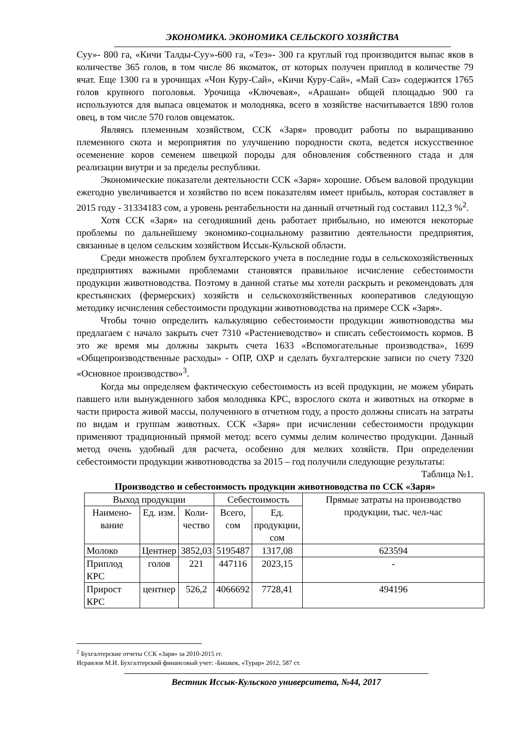ЭКОНОМИКА. ЭКОНОМИКА СЕЛЬСКОГО ХОЗЯЙСТВА
Суу»- 800 га, «Кичи Талды-Суу»-600 га, «Тез»- 300 га круглый год производится выпас яков в количестве 365 голов, в том числе 86 якоматок, от которых получен приплод в количестве 79 ячат. Еще 1300 га в урочищах «Чон Куру-Сай», «Кичи Куру-Сай», «Май Саз» содержится 1765 голов крупного поголовья. Урочища «Ключевая», «Арашан» общей площадью 900 га используются для выпаса овцематок и молодняка, всего в хозяйстве насчитывается 1890 голов овец, в том числе 570 голов овцематок.
Являясь племенным хозяйством, ССК «Заря» проводит работы по выращиванию племенного скота и мероприятия по улучшению породности скота, ведется искусственное осеменение коров семенем швецкой породы для обновления собственного стада и для реализации внутри и за пределы республики.
Экономические показатели деятельности ССК «Заря» хорошие. Объем валовой продукции ежегодно увеличивается и хозяйство по всем показателям имеет прибыль, которая составляет в 2015 году - 31334183 сом, а уровень рентабельности на данный отчетный год составил 112,3 %<sup>2</sup>.
Хотя ССК «Заря» на сегодняшний день работает прибыльно, но имеются некоторые проблемы по дальнейшему экономико-социальному развитию деятельности предприятия, связанные в целом сельским хозяйством Иссык-Кульской области.
Среди множеств проблем бухгалтерского учета в последние годы в сельскохозяйственных предприятиях важными проблемами становятся правильное исчисление себестоимости продукции животноводства. Поэтому в данной статье мы хотели раскрыть и рекомендовать для крестьянских (фермерских) хозяйств и сельскохозяйственных кооперативов следующую методику исчисления себестоимости продукции животноводства на примере ССК «Заря».
Чтобы точно определить калькуляцию себестоимости продукции животноводства мы предлагаем с начало закрыть счет 7310 «Растениеводство» и списать себестоимость кормов. В это же время мы должны закрыть счета 1633 «Вспомогательные производства», 1699 «Общепроизводственные расходы» - ОПР, ОХР и сделать бухгалтерские записи по счету 7320 «Основное производство»<sup>3</sup>.
Когда мы определяем фактическую себестоимость из всей продукции, не можем убирать павшего или вынужденного забоя молодняка КРС, взрослого скота и животных на откорме в части прироста живой массы, полученного в отчетном году, а просто должны списать на затраты по видам и группам животных. ССК «Заря» при исчислении себестоимости продукции применяют традиционный прямой метод: всего суммы делим количество продукции. Данный метод очень удобный для расчета, особенно для мелких хозяйств. При определении себестоимости продукции животноводства за 2015 – год получили следующие результаты:
Таблица №1.
Производство и себестоимость продукции животноводства по ССК «Заря»
| Выход продукции | | | Себестоимость | | Прямые затраты на производство продукции, тыс. чел-час |
| --- | --- | --- | --- | --- | --- |
| Наимено- вание | Ед. изм. | Коли- чество | Всего, сом | Ед. продукции, сом | |
| Молоко | Центнер | 3852,03 | 5195487 | 1317,08 | 623594 |
| Приплод КРС | голов | 221 | 447116 | 2023,15 | - |
| Прирост КРС | центнер | 526,2 | 4066692 | 7728,41 | 494196 |
<sup>2</sup> Бухгалтерские отчеты ССК «Заря» за 2010-2015 гг.
Исраилов М.И. Бухгалтерский финансовый учет: -Бишкек, «Турар» 2012, 587 ст.
Вестник Иссык-Кульского университета, №44, 2017